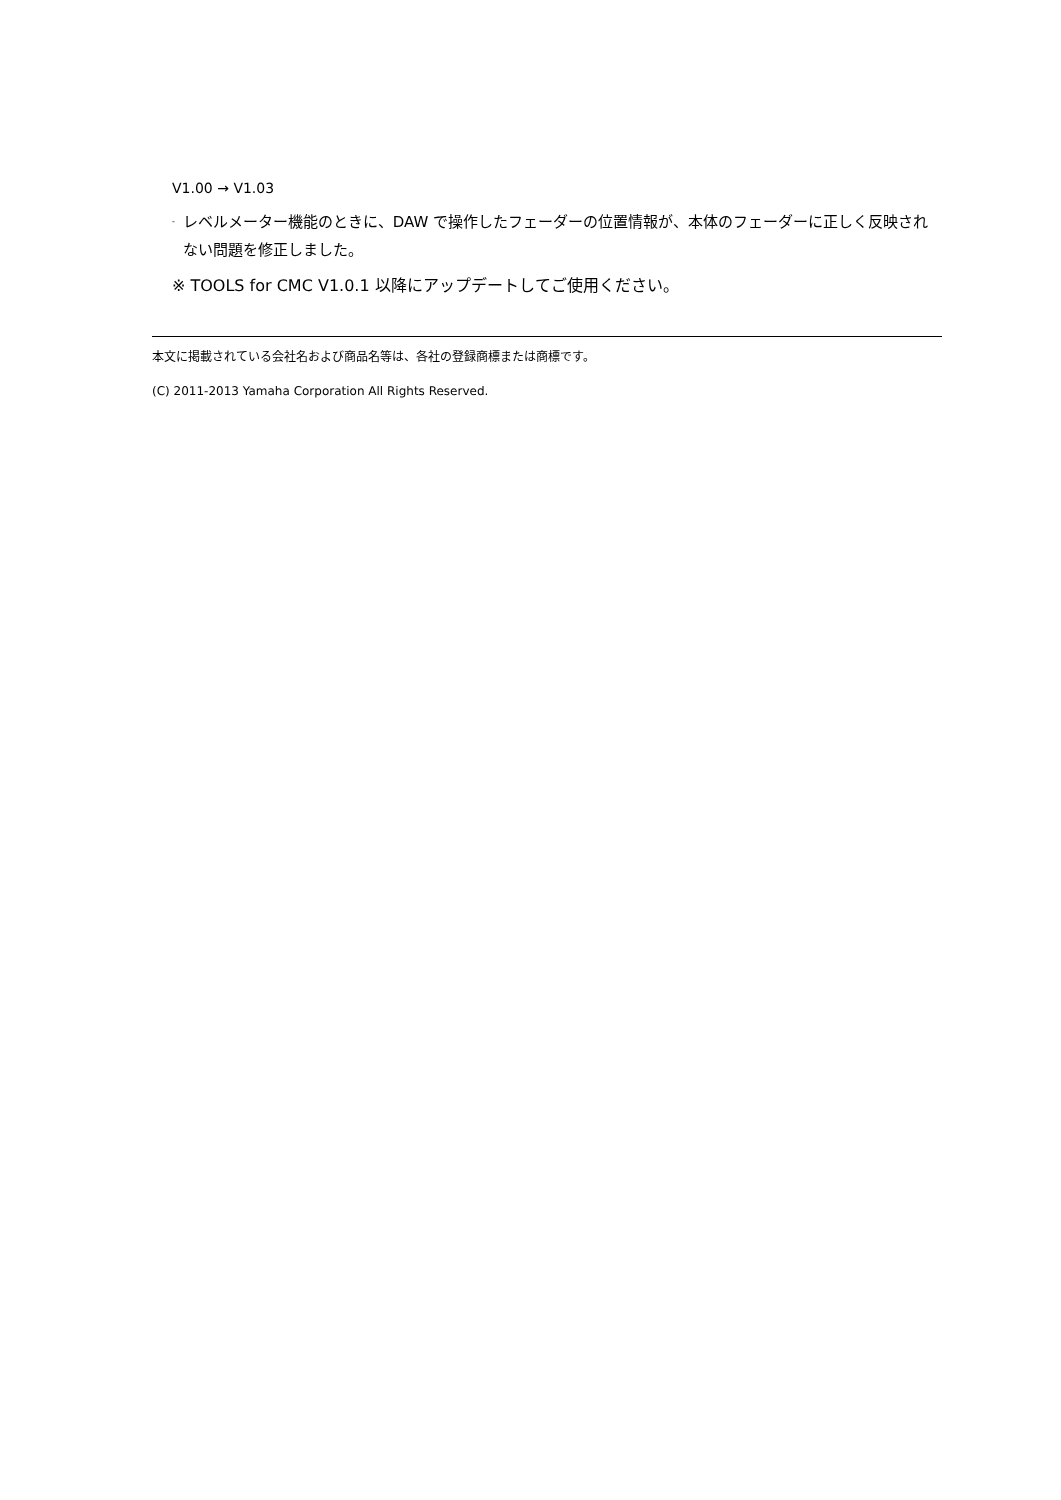V1.00 → V1.03
- レベルメーター機能のときに、DAW で操作したフェーダーの位置情報が、本体のフェーダーに正しく反映されない問題を修正しました。
※ TOOLS for CMC V1.0.1 以降にアップデートしてご使用ください。
本文に掲載されている会社名および商品名等は、各社の登録商標または商標です。
(C) 2011-2013 Yamaha Corporation All Rights Reserved.